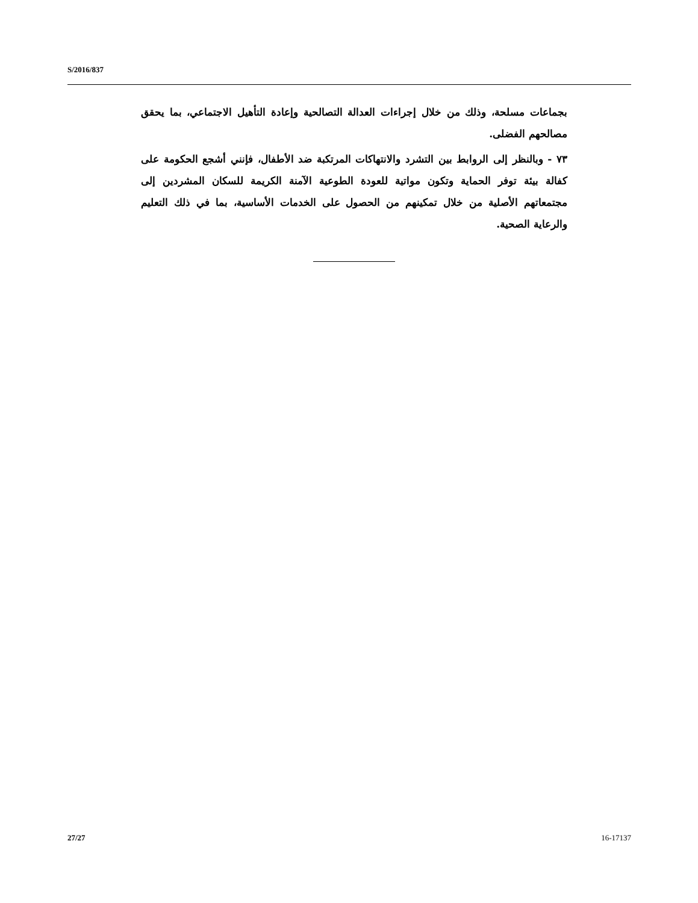S/2016/837
بجماعات مسلحة، وذلك من خلال إجراءات العدالة التصالحية وإعادة التأهيل الاجتماعي، بما يحقق مصالحهم الفضلى.
٧٣ - وبالنظر إلى الروابط بين التشرد والانتهاكات المرتكبة ضد الأطفال، فإنني أشجع الحكومة على كفالة بيئة توفر الحماية وتكون مواتية للعودة الطوعية الآمنة الكريمة للسكان المشردين إلى مجتمعاتهم الأصلية من خلال تمكينهم من الحصول على الخدمات الأساسية، بما في ذلك التعليم والرعاية الصحية.
27/27 16-17137